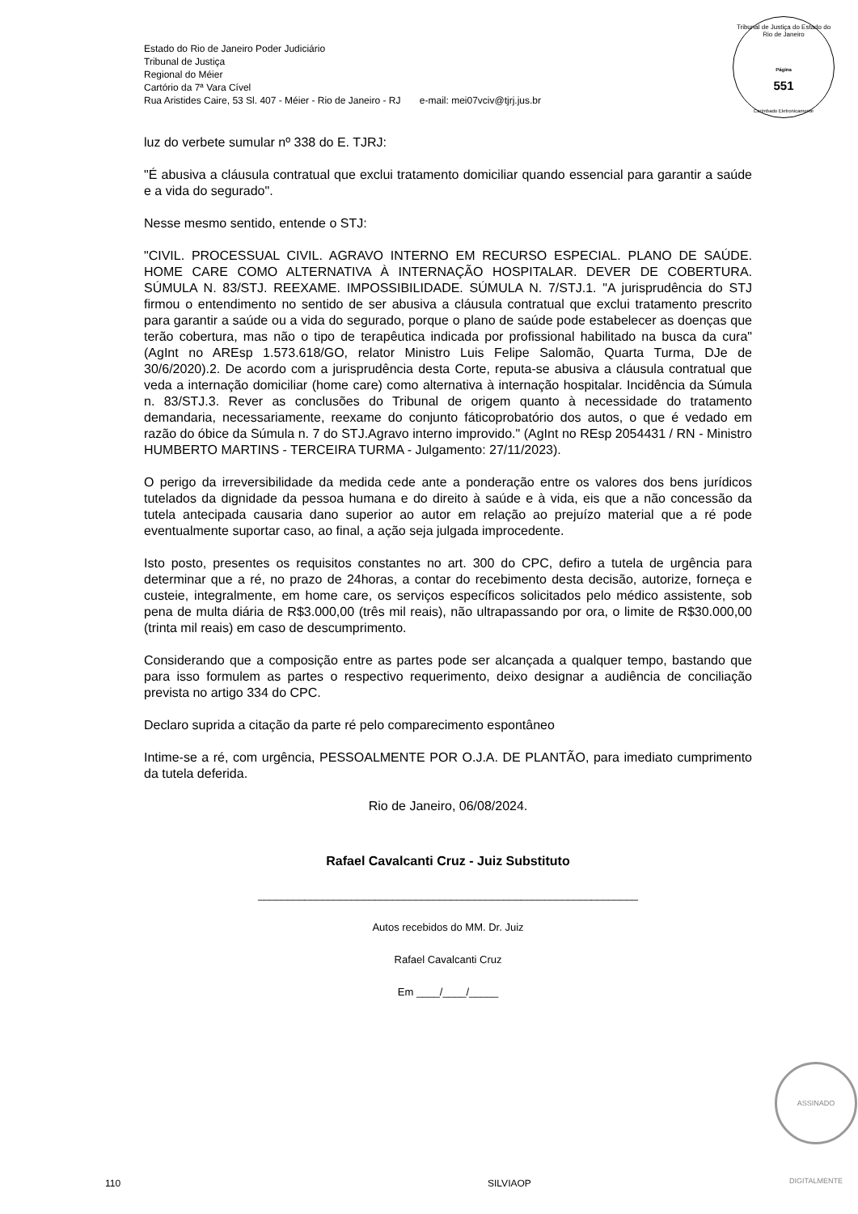Estado do Rio de Janeiro Poder Judiciário
Tribunal de Justiça
Regional do Méier
Cartório da 7ª Vara Cível
Rua Aristides Caire, 53 Sl. 407 - Méier - Rio de Janeiro - RJ e-mail: mei07vciv@tjrj.jus.br
Tribunal de Justiça do Estado do Rio de Janeiro
Página
551
Carimbado Eletronicamente
luz do verbete sumular nº 338 do E. TJRJ:
"É abusiva a cláusula contratual que exclui tratamento domiciliar quando essencial para garantir a saúde e a vida do segurado".
Nesse mesmo sentido, entende o STJ:
"CIVIL. PROCESSUAL CIVIL. AGRAVO INTERNO EM RECURSO ESPECIAL. PLANO DE SAÚDE. HOME CARE COMO ALTERNATIVA À INTERNAÇÃO HOSPITALAR. DEVER DE COBERTURA. SÚMULA N. 83/STJ. REEXAME. IMPOSSIBILIDADE. SÚMULA N. 7/STJ.1. "A jurisprudência do STJ firmou o entendimento no sentido de ser abusiva a cláusula contratual que exclui tratamento prescrito para garantir a saúde ou a vida do segurado, porque o plano de saúde pode estabelecer as doenças que terão cobertura, mas não o tipo de terapêutica indicada por profissional habilitado na busca da cura" (AgInt no AREsp 1.573.618/GO, relator Ministro Luis Felipe Salomão, Quarta Turma, DJe de 30/6/2020).2. De acordo com a jurisprudência desta Corte, reputa-se abusiva a cláusula contratual que veda a internação domiciliar (home care) como alternativa à internação hospitalar. Incidência da Súmula n. 83/STJ.3. Rever as conclusões do Tribunal de origem quanto à necessidade do tratamento demandaria, necessariamente, reexame do conjunto fáticoprobatório dos autos, o que é vedado em razão do óbice da Súmula n. 7 do STJ.Agravo interno improvido." (AgInt no REsp 2054431 / RN - Ministro HUMBERTO MARTINS - TERCEIRA TURMA - Julgamento: 27/11/2023).
O perigo da irreversibilidade da medida cede ante a ponderação entre os valores dos bens jurídicos tutelados da dignidade da pessoa humana e do direito à saúde e à vida, eis que a não concessão da tutela antecipada causaria dano superior ao autor em relação ao prejuízo material que a ré pode eventualmente suportar caso, ao final, a ação seja julgada improcedente.
Isto posto, presentes os requisitos constantes no art. 300 do CPC, defiro a tutela de urgência para determinar que a ré, no prazo de 24horas, a contar do recebimento desta decisão, autorize, forneça e custeie, integralmente, em home care, os serviços específicos solicitados pelo médico assistente, sob pena de multa diária de R$3.000,00 (três mil reais), não ultrapassando por ora, o limite de R$30.000,00 (trinta mil reais) em caso de descumprimento.
Considerando que a composição entre as partes pode ser alcançada a qualquer tempo, bastando que para isso formulem as partes o respectivo requerimento, deixo designar a audiência de conciliação prevista no artigo 334 do CPC.
Declaro suprida a citação da parte ré pelo comparecimento espontâneo
Intime-se a ré, com urgência, PESSOALMENTE POR O.J.A. DE PLANTÃO, para imediato cumprimento da tutela deferida.
Rio de Janeiro, 06/08/2024.
Rafael Cavalcanti Cruz - Juiz Substituto
_________________________________________________________________
Autos recebidos do MM. Dr. Juiz
Rafael Cavalcanti Cruz
Em ____/____/_____
ASSINADO DIGITALMENTE
110 SILVIAOP